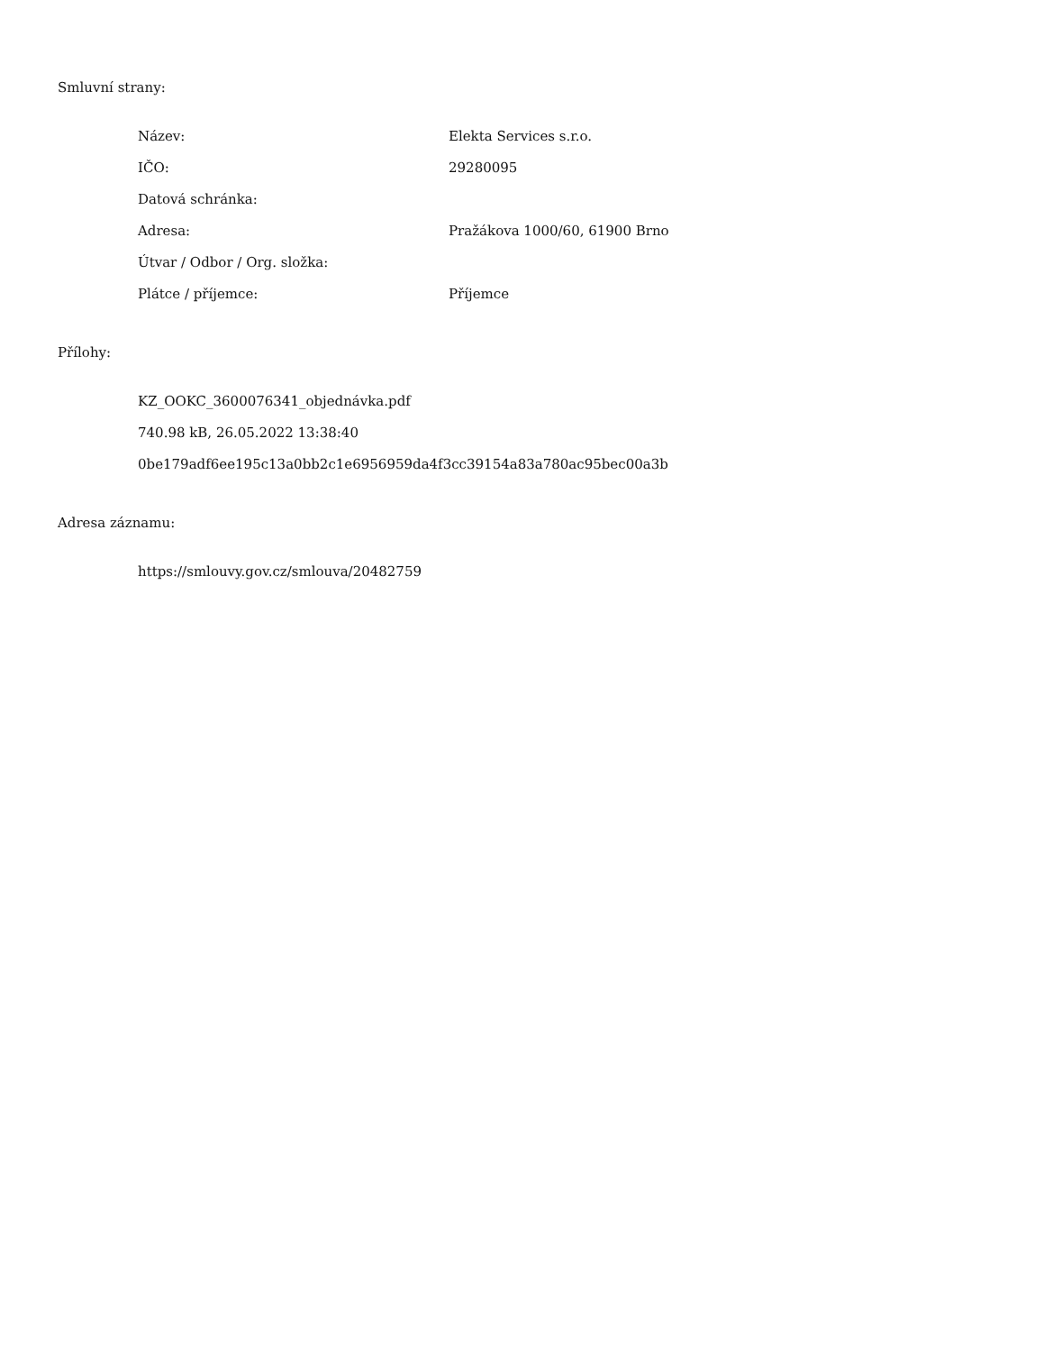Smluvní strany:
Název: Elekta Services s.r.o.
IČO: 29280095
Datová schránka:
Adresa: Pražákova 1000/60, 61900 Brno
Útvar / Odbor / Org. složka:
Plátce / příjemce: Příjemce
Přílohy:
KZ_OOKC_3600076341_objednávka.pdf
740.98 kB, 26.05.2022 13:38:40
0be179adf6ee195c13a0bb2c1e6956959da4f3cc39154a83a780ac95bec00a3b
Adresa záznamu:
https://smlouvy.gov.cz/smlouva/20482759